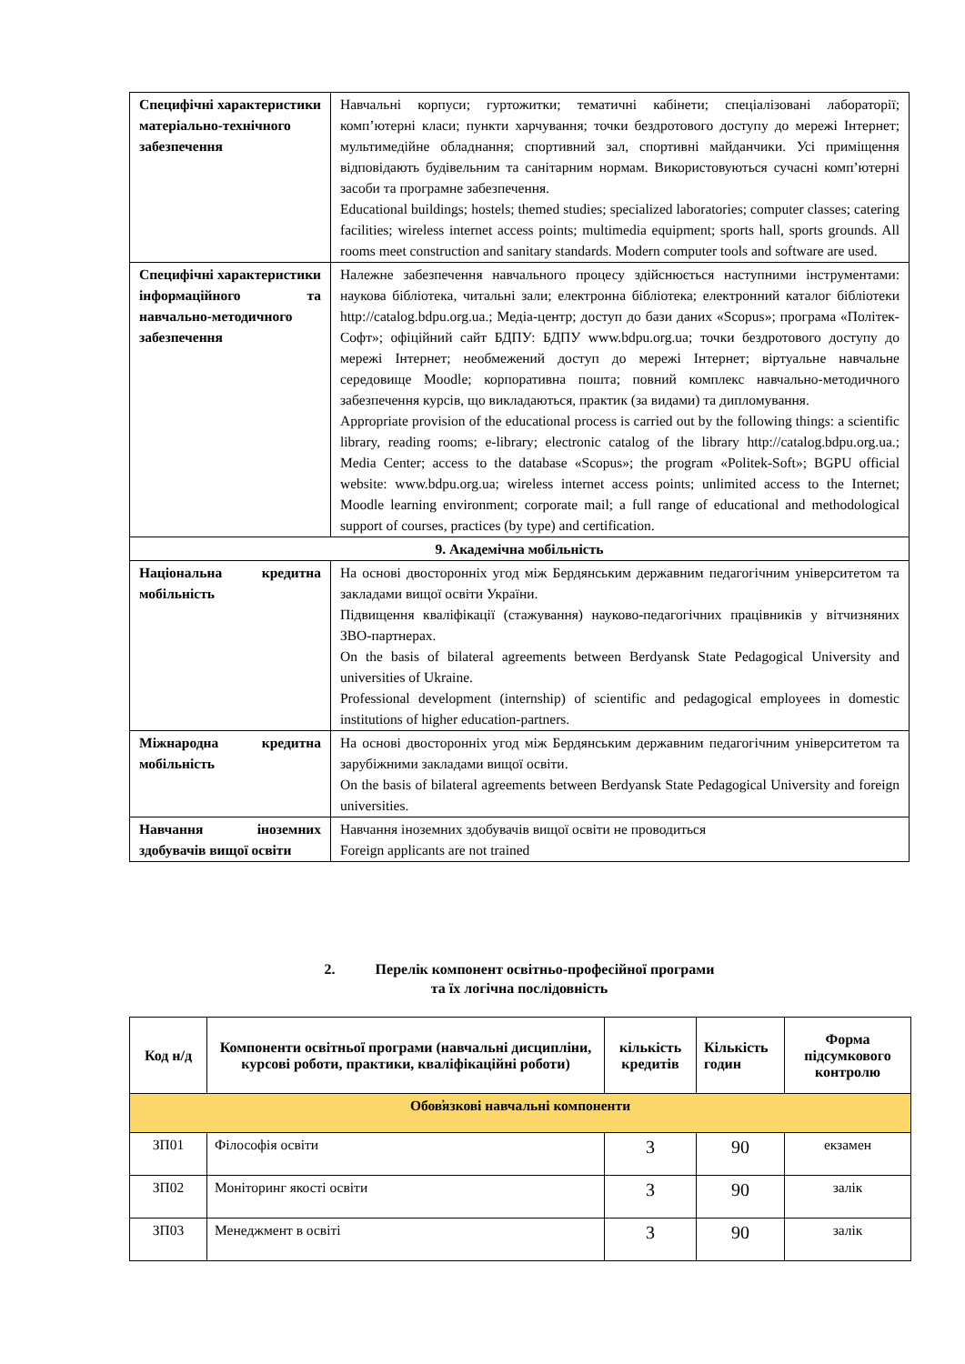| Специфічні характеристики матеріально-технічного забезпечення | Навчальні корпуси; гуртожитки; тематичні кабінети; спеціалізовані лабораторії; комп’ютерні класи; пункти харчування; точки бездротового доступу до мережі Інтернет; мультимедійне обладнання; спортивний зал, спортивні майданчики. Усі приміщення відповідають будівельним та санітарним нормам. Використовуються сучасні комп’ютерні засоби та програмне забезпечення. Educational buildings; hostels; themed studies; specialized laboratories; computer classes; catering facilities; wireless internet access points; multimedia equipment; sports hall, sports grounds. All rooms meet construction and sanitary standards. Modern computer tools and software are used. |
| Специфічні характеристики інформаційного та навчально-методичного забезпечення | Належне забезпечення навчального процесу здійснюється наступними інструментами: наукова бібліотека, читальні зали; електронна бібліотека; електронний каталог бібліотеки http://catalog.bdpu.org.ua.; Медіа-центр; доступ до бази даних «Scopus»; програма «Політек-Софт»; офіційний сайт БДПУ: БДПУ www.bdpu.org.ua; точки бездротового доступу до мережі Інтернет; необмежений доступ до мережі Інтернет; віртуальне навчальне середовище Moodle; корпоративна пошта; повний комплекс навчально-методичного забезпечення курсів, що викладаються, практик (за видами) та дипломування. Appropriate provision of the educational process is carried out by the following things: a scientific library, reading rooms; e-library; electronic catalog of the library http://catalog.bdpu.org.ua.; Media Center; access to the database «Scopus»; the program «Politek-Soft»; BGPU official website: www.bdpu.org.ua; wireless internet access points; unlimited access to the Internet; Moodle learning environment; corporate mail; a full range of educational and methodological support of courses, practices (by type) and certification. |
| 9. Академічна мобільність | |
| Національна кредитна мобільність | На основі двосторонніх угод між Бердянським державним педагогічним університетом та закладами вищої освіти України. Підвищення кваліфікації (стажування) науково-педагогічних працівників у вітчизняних ЗВО-партнерах. On the basis of bilateral agreements between Berdyansk State Pedagogical University and universities of Ukraine. Professional development (internship) of scientific and pedagogical employees in domestic institutions of higher education-partners. |
| Міжнародна кредитна мобільність | На основі двосторонніх угод між Бердянським державним педагогічним університетом та зарубіжними закладами вищої освіти. On the basis of bilateral agreements between Berdyansk State Pedagogical University and foreign universities. |
| Навчання іноземних здобувачів вищої освіти | Навчання іноземних здобувачів вищої освіти не проводиться Foreign applicants are not trained |
2. Перелік компонент освітньо-професійної програми
та їх логічна послідовність
| Код н/д | Компоненти освітньої програми (навчальні дисципліни, курсові роботи, практики, кваліфікаційні роботи) | кількість кредитів | Кількість годин | Форма підсумкового контролю |
| --- | --- | --- | --- | --- |
| Обов̕язкові навчальні компоненти | | | | |
| ЗП01 | Філософія освіти | 3 | 90 | екзамен |
| ЗП02 | Моніторинг якості освіти | 3 | 90 | залік |
| ЗП03 | Менеджмент в освіті | 3 | 90 | залік |